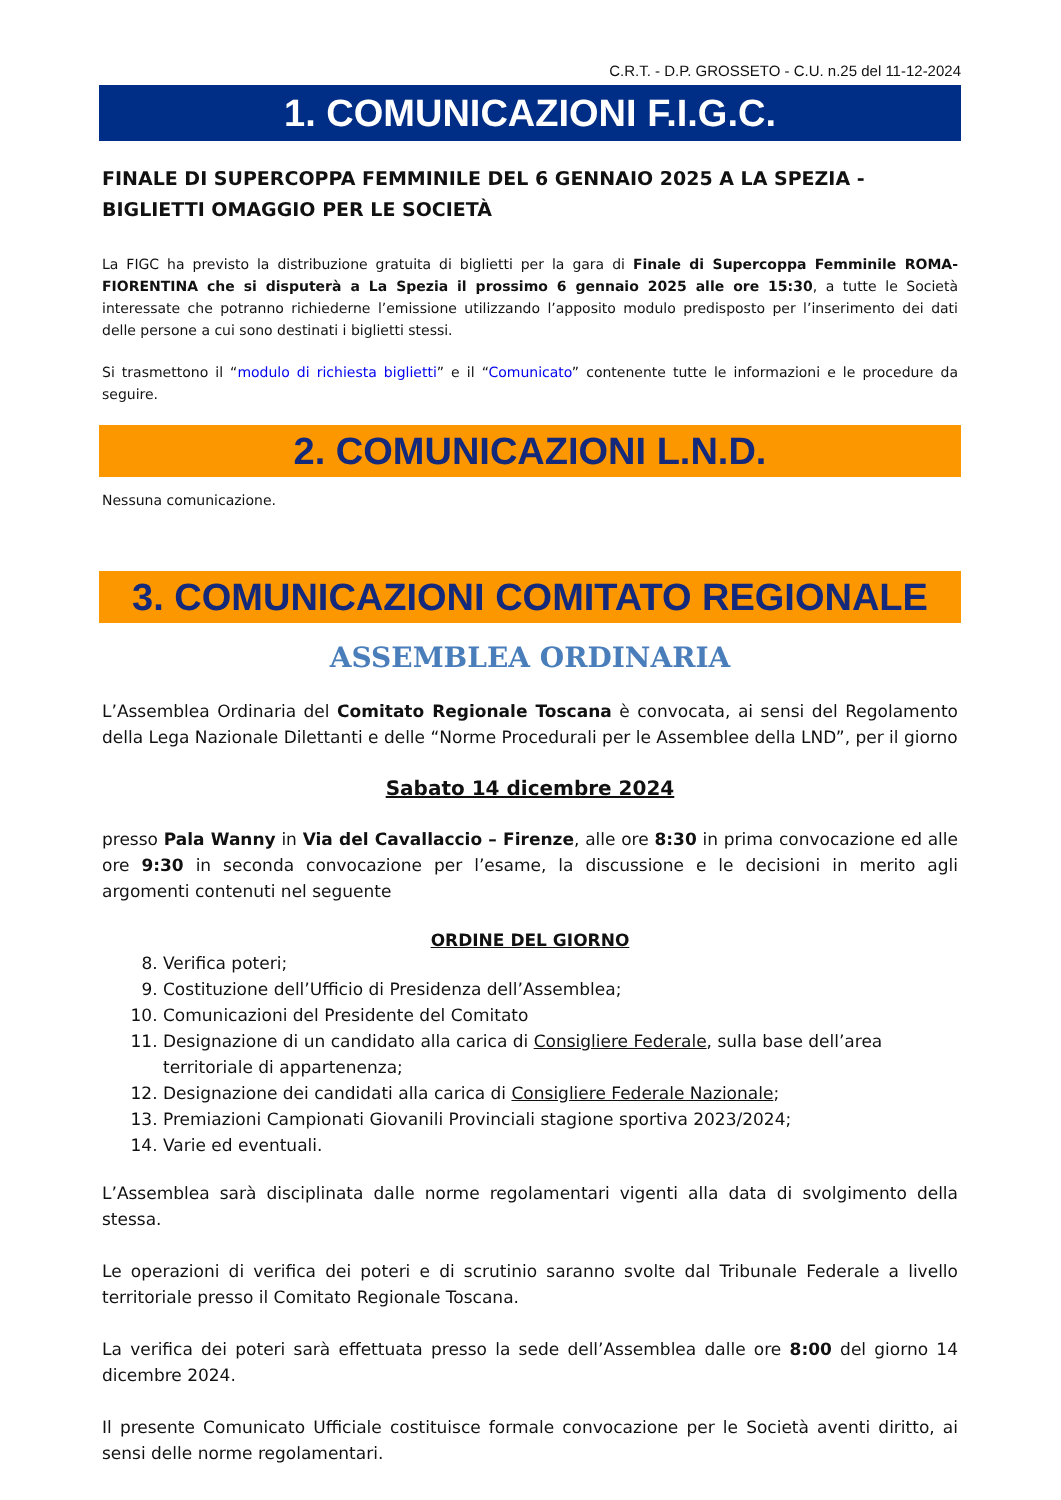C.R.T. - D.P. GROSSETO - C.U. n.25 del 11-12-2024
1. COMUNICAZIONI F.I.G.C.
FINALE DI SUPERCOPPA FEMMINILE DEL 6 GENNAIO 2025 A LA SPEZIA - BIGLIETTI OMAGGIO PER LE SOCIETÀ
La FIGC ha previsto la distribuzione gratuita di biglietti per la gara di Finale di Supercoppa Femminile ROMA-FIORENTINA che si disputerà a La Spezia il prossimo 6 gennaio 2025 alle ore 15:30, a tutte le Società interessate che potranno richiederne l’emissione utilizzando l’apposito modulo predisposto per l’inserimento dei dati delle persone a cui sono destinati i biglietti stessi.
Si trasmettono il “modulo di richiesta biglietti” e il “Comunicato” contenente tutte le informazioni e le procedure da seguire.
2. COMUNICAZIONI L.N.D.
Nessuna comunicazione.
3. COMUNICAZIONI COMITATO REGIONALE
ASSEMBLEA ORDINARIA
L’Assemblea Ordinaria del Comitato Regionale Toscana è convocata, ai sensi del Regolamento della Lega Nazionale Dilettanti e delle “Norme Procedurali per le Assemblee della LND”, per il giorno
Sabato 14 dicembre 2024
presso Pala Wanny in Via del Cavallaccio – Firenze, alle ore 8:30 in prima convocazione ed alle ore 9:30 in seconda convocazione per l’esame, la discussione e le decisioni in merito agli argomenti contenuti nel seguente
ORDINE DEL GIORNO
8. Verifica poteri;
9. Costituzione dell’Ufficio di Presidenza dell’Assemblea;
10. Comunicazioni del Presidente del Comitato
11. Designazione di un candidato alla carica di Consigliere Federale, sulla base dell’area territoriale di appartenenza;
12. Designazione dei candidati alla carica di Consigliere Federale Nazionale;
13. Premiazioni Campionati Giovanili Provinciali stagione sportiva 2023/2024;
14. Varie ed eventuali.
L’Assemblea sarà disciplinata dalle norme regolamentari vigenti alla data di svolgimento della stessa.
Le operazioni di verifica dei poteri e di scrutinio saranno svolte dal Tribunale Federale a livello territoriale presso il Comitato Regionale Toscana.
La verifica dei poteri sarà effettuata presso la sede dell’Assemblea dalle ore 8:00 del giorno 14 dicembre 2024.
Il presente Comunicato Ufficiale costituisce formale convocazione per le Società aventi diritto, ai sensi delle norme regolamentari.